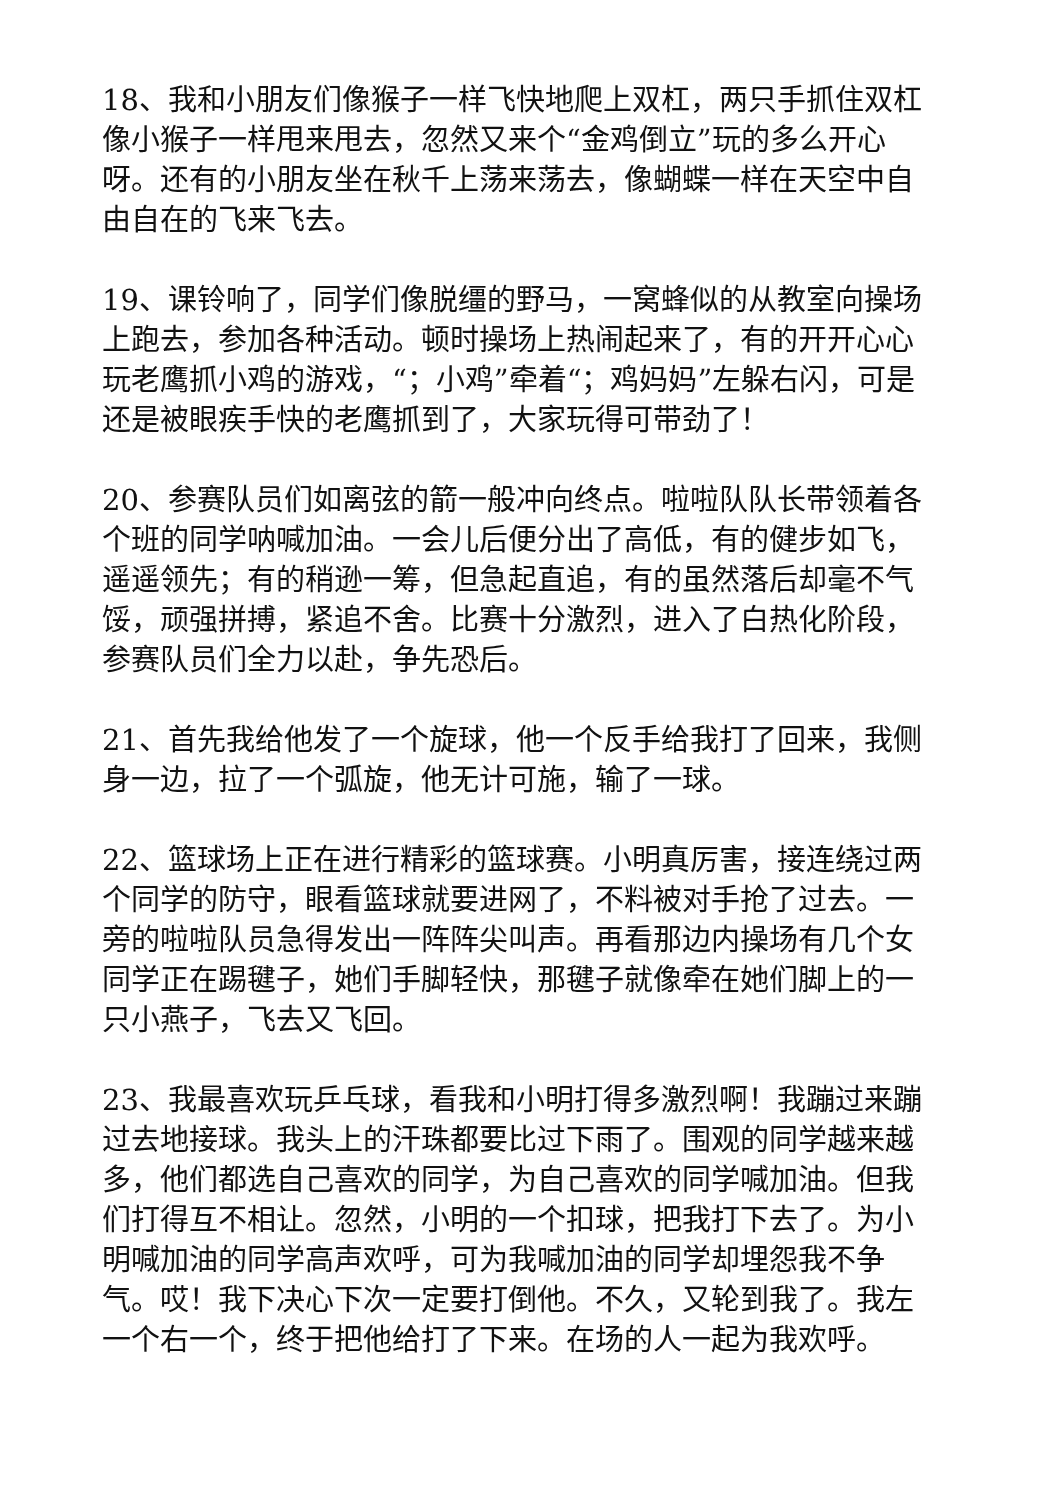18、我和小朋友们像猴子一样飞快地爬上双杠，两只手抓住双杠像小猴子一样甩来甩去，忽然又来个“金鸡倒立”玩的多么开心呀。还有的小朋友坐在秋千上荡来荡去，像蝴蝶一样在天空中自由自在的飞来飞去。
19、课铃响了，同学们像脱缰的野马，一窝蜂似的从教室向操场上跑去，参加各种活动。顿时操场上热闹起来了，有的开开心心玩老鹰抓小鸡的游戏，“；小鸡”牵着“；鸡妈妈”左躲右闪，可是还是被眼疾手快的老鹰抓到了，大家玩得可带劲了！
20、参赛队员们如离弦的箭一般冲向终点。啦啦队队长带领着各个班的同学呐喊加油。一会儿后便分出了高低，有的健步如飞，遥遥领先；有的稍逊一筹，但急起直追，有的虽然落后却毫不气馁，顽强拼搏，紧追不舍。比赛十分激烈，进入了白热化阶段，参赛队员们全力以赴，争先恐后。
21、首先我给他发了一个旋球，他一个反手给我打了回来，我侧身一边，拉了一个弧旋，他无计可施，输了一球。
22、篮球场上正在进行精彩的篮球赛。小明真厉害，接连绕过两个同学的防守，眼看篮球就要进网了，不料被对手抢了过去。一旁的啦啦队员急得发出一阵阵尖叫声。再看那边内操场有几个女同学正在踢毽子，她们手脚轻快，那毽子就像牵在她们脚上的一只小燕子，飞去又飞回。
23、我最喜欢玩乒乓球，看我和小明打得多激烈啊！我蹦过来蹦过去地接球。我头上的汗珠都要比过下雨了。围观的同学越来越多，他们都选自己喜欢的同学，为自己喜欢的同学喊加油。但我们打得互不相让。忽然，小明的一个扣球，把我打下去了。为小明喊加油的同学高声欢呼，可为我喊加油的同学却埋怨我不争气。哎！我下决心下次一定要打倒他。不久，又轮到我了。我左一个右一个，终于把他给打了下来。在场的人一起为我欢呼。